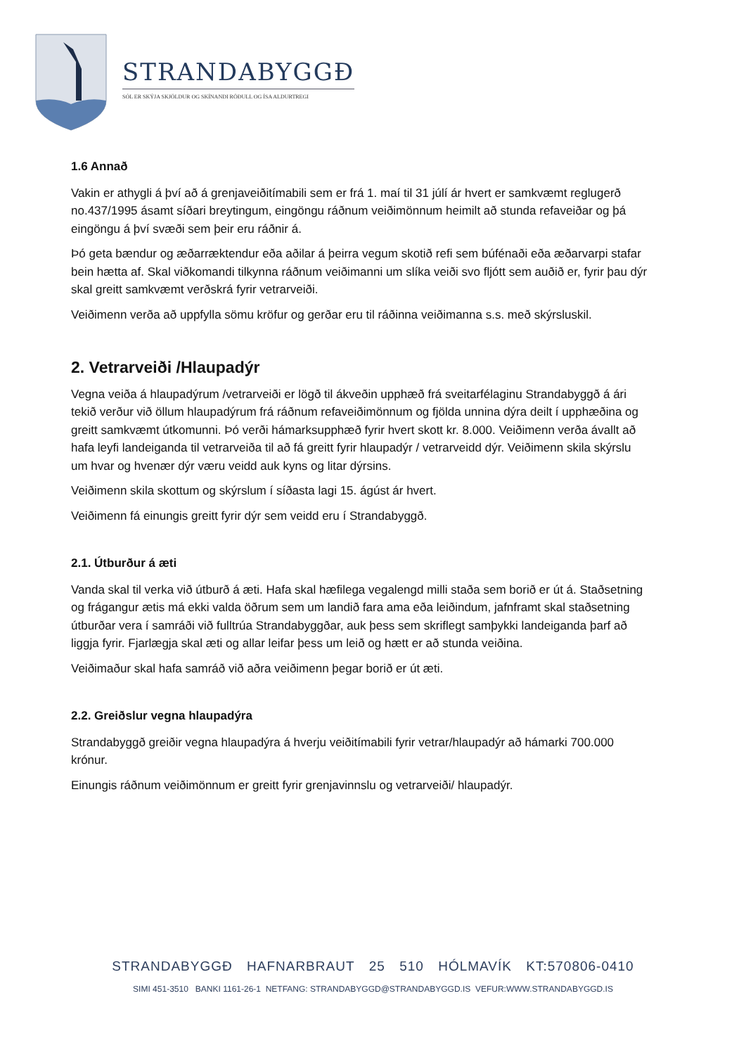STRANDABYGGÐ
SÓL ER SKÝJA SKJÖLDUR OG SKÍNANDI RÖÐULL OG ÍSA ALDURTREGI
1.6 Annað
Vakin er athygli á því að á grenjaveiðitímabili sem er frá 1. maí til 31 júlí ár hvert er samkvæmt reglugerð no.437/1995 ásamt síðari breytingum, eingöngu ráðnum veiðimönnum heimilt að stunda refaveiðar og þá eingöngu á því svæði sem þeir eru ráðnir á.
Þó geta bændur og æðarræktendur eða aðilar á þeirra vegum skotið refi sem búfénaði eða æðarvarpi stafar bein hætta af. Skal viðkomandi tilkynna ráðnum veiðimanni um slíka veiði svo fljótt sem auðið er, fyrir þau dýr skal greitt samkvæmt verðskrá fyrir vetrarveiði.
Veiðimenn verða að uppfylla sömu kröfur og gerðar eru til ráðinna veiðimanna s.s. með skýrsluskil.
2. Vetrarveiði /Hlaupadýr
Vegna veiða á hlaupadýrum /vetrarveiði er lögð til ákveðin upphæð frá sveitarfélaginu Strandabyggð á ári tekið verður við öllum hlaupadýrum frá ráðnum refaveiðimönnum og fjölda unnina dýra deilt í upphæðina og greitt samkvæmt útkomunni. Þó verði hámarksupphæð fyrir hvert skott kr. 8.000. Veiðimenn verða ávallt að hafa leyfi landeiganda til vetrarveiða til að fá greitt fyrir hlaupadýr / vetrarveidd dýr. Veiðimenn skila skýrslu um hvar og hvenær dýr væru veidd auk kyns og litar dýrsins.
Veiðimenn skila skottum og skýrslum í síðasta lagi 15. ágúst ár hvert.
Veiðimenn fá einungis greitt fyrir dýr sem veidd eru í Strandabyggð.
2.1. Útburður á æti
Vanda skal til verka við útburð á æti. Hafa skal hæfilega vegalengd milli staða sem borið er út á. Staðsetning og frágangur ætis má ekki valda öðrum sem um landið fara ama eða leiðindum, jafnframt skal staðsetning útburðar vera í samráði við fulltrúa Strandabyggðar, auk þess sem skriflegt samþykki landeiganda þarf að liggja fyrir. Fjarlægja skal æti og allar leifar þess um leið og hætt er að stunda veiðina.
Veiðimaður skal hafa samráð við aðra veiðimenn þegar borið er út æti.
2.2. Greiðslur vegna hlaupadýra
Strandabyggð greiðir vegna hlaupadýra á hverju veiðitímabili fyrir vetrar/hlaupadýr að hámarki 700.000 krónur.
Einungis ráðnum veiðimönnum er greitt fyrir grenjavinnslu og vetrarveiði/ hlaupadýr.
STRANDABYGGÐ HAFNARBRAUT 25 510 HÓLMAVÍK KT:570806-0410
SIMI 451-3510 BANKI 1161-26-1 NETFANG: STRANDABYGGD@STRANDABYGGD.IS VEFUR:WWW.STRANDABYGGD.IS